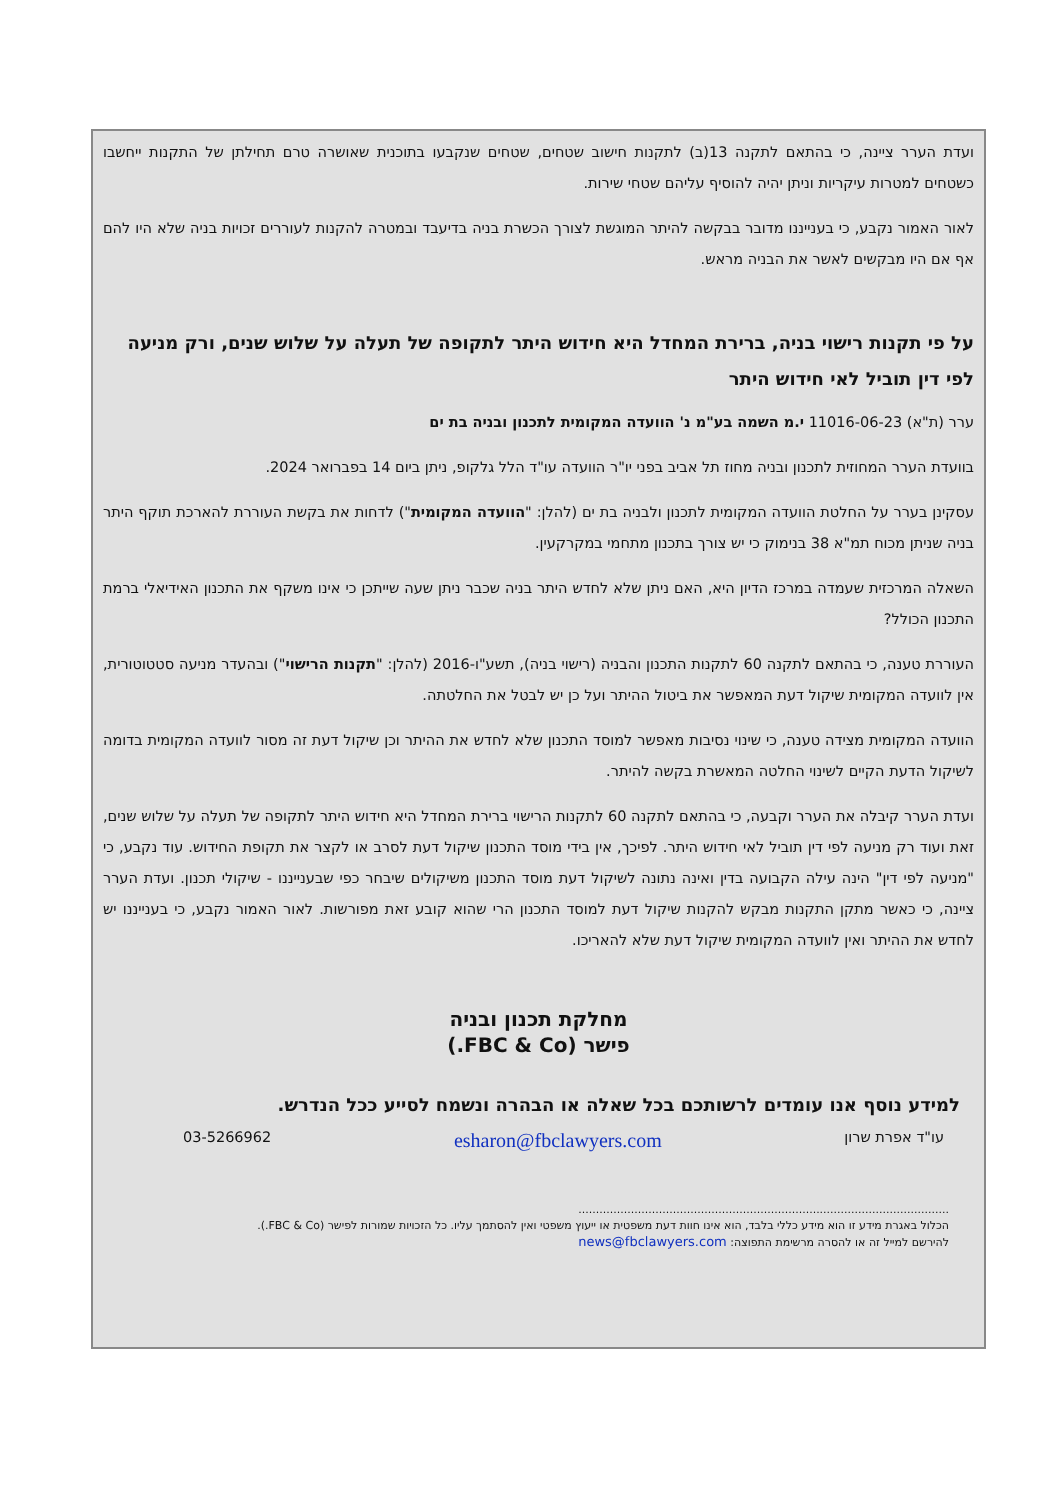ועדת הערר ציינה, כי בהתאם לתקנה 13(ב) לתקנות חישוב שטחים, שטחים שנקבעו בתוכנית שאושרה טרם תחילתן של התקנות ייחשבו כשטחים למטרות עיקריות וניתן יהיה להוסיף עליהם שטחי שירות.
לאור האמור נקבע, כי בענייננו מדובר בבקשה להיתר המוגשת לצורך הכשרת בניה בדיעבד ובמטרה להקנות לעוררים זכויות בניה שלא היו להם אף אם היו מבקשים לאשר את הבניה מראש.
על פי תקנות רישוי בניה, ברירת המחדל היא חידוש היתר לתקופה של תעלה על שלוש שנים, ורק מניעה לפי דין תוביל לאי חידוש היתר
ערר (ת"א) 11016-06-23 י.מ השמה בע"מ נ' הוועדה המקומית לתכנון ובניה בת ים
בוועדת הערר המחוזית לתכנון ובניה מחוז תל אביב בפני יו"ר הוועדה עו"ד הלל גלקופ, ניתן ביום 14 בפברואר 2024.
עסקינן בערר על החלטת הוועדה המקומית לתכנון ולבניה בת ים (להלן: "הוועדה המקומית") לדחות את בקשת העוררת להארכת תוקף היתר בניה שניתן מכוח תמ"א 38 בנימוק כי יש צורך בתכנון מתחמי במקרקעין.
השאלה המרכזית שעמדה במרכז הדיון היא, האם ניתן שלא לחדש היתר בניה שכבר ניתן שעה שייתכן כי אינו משקף את התכנון האידיאלי ברמת התכנון הכולל?
העוררת טענה, כי בהתאם לתקנה 60 לתקנות התכנון והבניה (רישוי בניה), תשע"ו-2016 (להלן: "תקנות הרישוי") ובהעדר מניעה סטטוטורית, אין לוועדה המקומית שיקול דעת המאפשר את ביטול ההיתר ועל כן יש לבטל את החלטתה.
הוועדה המקומית מצידה טענה, כי שינוי נסיבות מאפשר למוסד התכנון שלא לחדש את ההיתר וכן שיקול דעת זה מסור לוועדה המקומית בדומה לשיקול הדעת הקיים לשינוי החלטה המאשרת בקשה להיתר.
ועדת הערר קיבלה את הערר וקבעה, כי בהתאם לתקנה 60 לתקנות הרישוי ברירת המחדל היא חידוש היתר לתקופה של תעלה על שלוש שנים, זאת ועוד רק מניעה לפי דין תוביל לאי חידוש היתר. לפיכך, אין בידי מוסד התכנון שיקול דעת לסרב או לקצר את תקופת החידוש. עוד נקבע, כי "מניעה לפי דין" הינה עילה הקבועה בדין ואינה נתונה לשיקול דעת מוסד התכנון משיקולים שיבחר כפי שבענייננו - שיקולי תכנון. ועדת הערר ציינה, כי כאשר מתקן התקנות מבקש להקנות שיקול דעת למוסד התכנון הרי שהוא קובע זאת מפורשות. לאור האמור נקבע, כי בענייננו יש לחדש את ההיתר ואין לוועדה המקומית שיקול דעת שלא להאריכו.
מחלקת תכנון ובניה
פישר (FBC & Co.)
למידע נוסף אנו עומדים לרשותכם בכל שאלה או הבהרה ונשמח לסייע ככל הנדרש.
עו"ד אפרת שרון esharon@fbclawyers.com 03-5266962
..........................................................................................................
הכלול באגרת מידע זו הוא מידע כללי בלבד, הוא אינו חוות דעת משפטית או ייעוץ משפטי ואין להסתמך עליו. כל הזכויות שמורות לפישר (FBC & Co.).
להירשם למייל זה או להסרה מרשימת התפוצה: news@fbclawyers.com